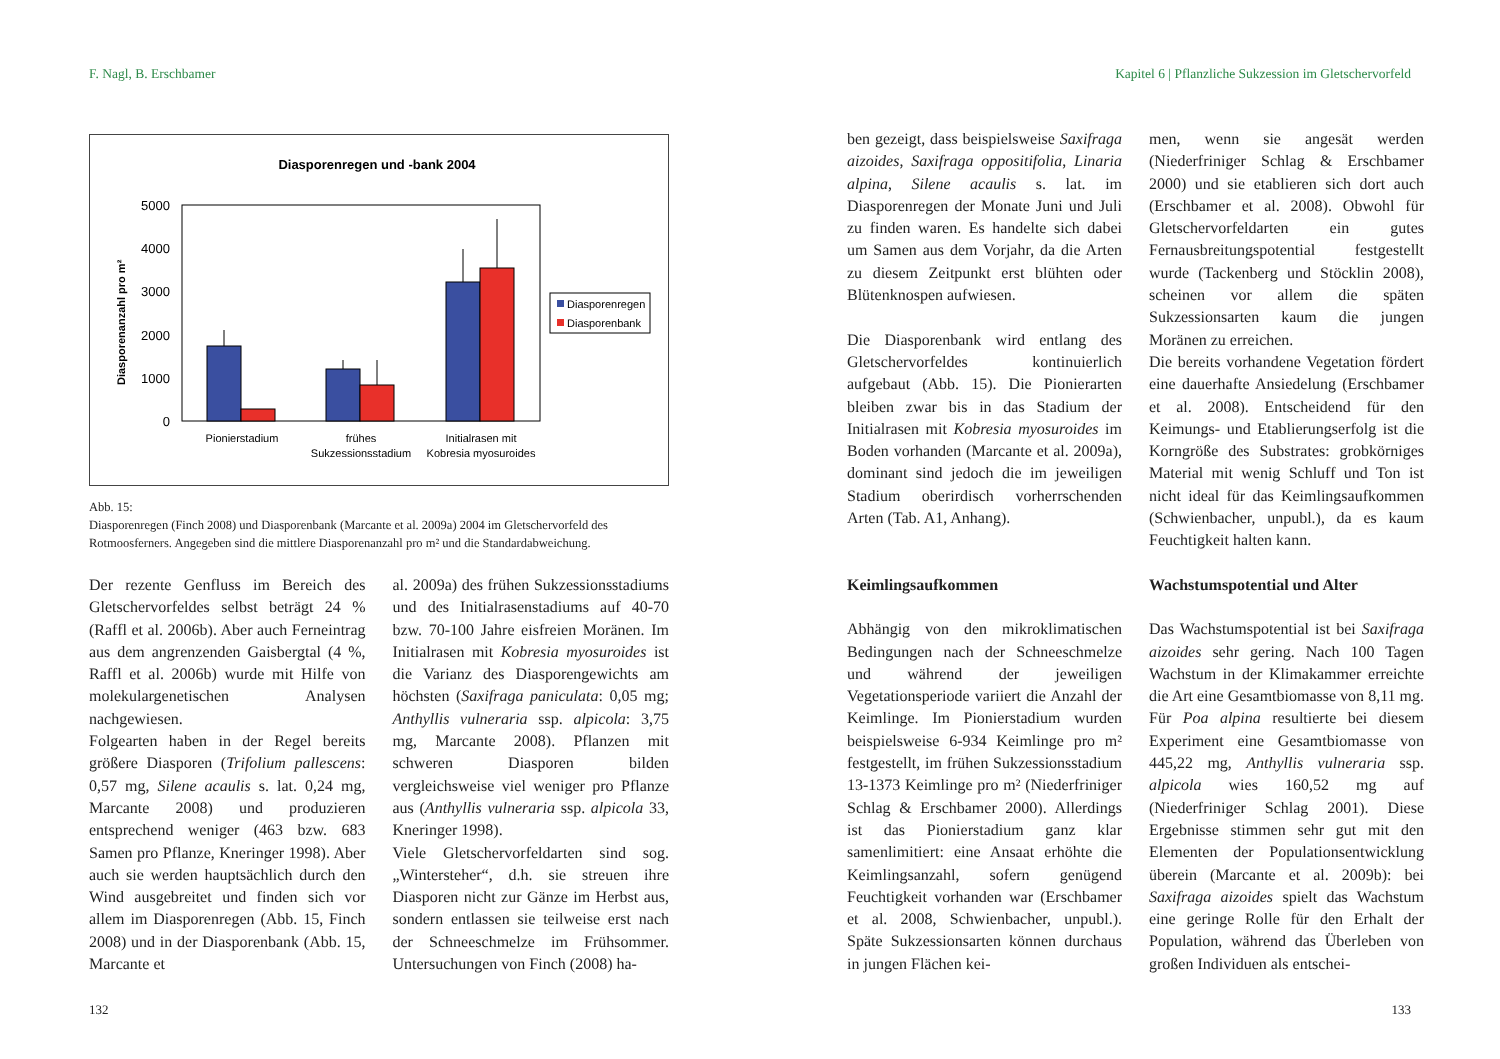F. Nagl, B. Erschbamer
Diasporenregen und -bank 2004
Diasporenanzahl pro m²
0
1000
2000
3000
4000
5000
Diasporenregen
Diasporenbank
Pionierstadium
frühes
Sukzessionsstadium
Initialrasen mit
Kobresia myosuroides
Abb. 15:
Diasporenregen (Finch 2008) und Diasporenbank (Marcante et al. 2009a) 2004 im Gletschervorfeld des Rotmoosferners. Angegeben sind die mittlere Diasporenanzahl pro m² und die Standardabweichung.
Der rezente Genfluss im Bereich des Gletschervorfeldes selbst beträgt 24 % (Raffl et al. 2006b). Aber auch Ferneintrag aus dem angrenzenden Gaisbergtal (4 %, Raffl et al. 2006b) wurde mit Hilfe von molekulargenetischen Analysen nachgewiesen.
Folgearten haben in der Regel bereits größere Diasporen (Trifolium pallescens: 0,57 mg, Silene acaulis s. lat. 0,24 mg, Marcante 2008) und produzieren entsprechend weniger (463 bzw. 683 Samen pro Pflanze, Kneringer 1998). Aber auch sie werden hauptsächlich durch den Wind ausgebreitet und finden sich vor allem im Diasporenregen (Abb. 15, Finch 2008) und in der Diasporenbank (Abb. 15, Marcante et
al. 2009a) des frühen Sukzessionsstadiums und des Initialrasenstadiums auf 40-70 bzw. 70-100 Jahre eisfreien Moränen. Im Initialrasen mit Kobresia myosuroides ist die Varianz des Diasporengewichts am höchsten (Saxifraga paniculata: 0,05 mg; Anthyllis vulneraria ssp. alpicola: 3,75 mg, Marcante 2008). Pflanzen mit schweren Diasporen bilden vergleichsweise viel weniger pro Pflanze aus (Anthyllis vulneraria ssp. alpicola 33, Kneringer 1998).
Viele Gletschervorfeldarten sind sog. „Wintersteher“, d.h. sie streuen ihre Diasporen nicht zur Gänze im Herbst aus, sondern entlassen sie teilweise erst nach der Schneeschmelze im Frühsommer. Untersuchungen von Finch (2008) ha-
132
Kapitel 6 | Pflanzliche Sukzession im Gletschervorfeld
ben gezeigt, dass beispielsweise Saxifraga aizoides, Saxifraga oppositifolia, Linaria alpina, Silene acaulis s. lat. im Diasporenregen der Monate Juni und Juli zu finden waren. Es handelte sich dabei um Samen aus dem Vorjahr, da die Arten zu diesem Zeitpunkt erst blühten oder Blütenknospen aufwiesen.
Die Diasporenbank wird entlang des Gletschervorfeldes kontinuierlich aufgebaut (Abb. 15). Die Pionierarten bleiben zwar bis in das Stadium der Initialrasen mit Kobresia myosuroides im Boden vorhanden (Marcante et al. 2009a), dominant sind jedoch die im jeweiligen Stadium oberirdisch vorherrschenden Arten (Tab. A1, Anhang).
men, wenn sie angesät werden (Niederfriniger Schlag & Erschbamer 2000) und sie etablieren sich dort auch (Erschbamer et al. 2008). Obwohl für Gletschervorfeldarten ein gutes Fernausbreitungspotential festgestellt wurde (Tackenberg und Stöcklin 2008), scheinen vor allem die späten Sukzessionsarten kaum die jungen Moränen zu erreichen.
Die bereits vorhandene Vegetation fördert eine dauerhafte Ansiedelung (Erschbamer et al. 2008). Entscheidend für den Keimungs- und Etablierungserfolg ist die Korngröße des Substrates: grobkörniges Material mit wenig Schluff und Ton ist nicht ideal für das Keimlingsaufkommen (Schwienbacher, unpubl.), da es kaum Feuchtigkeit halten kann.
Keimlingsaufkommen
Abhängig von den mikroklimatischen Bedingungen nach der Schneeschmelze und während der jeweiligen Vegetationsperiode variiert die Anzahl der Keimlinge. Im Pionierstadium wurden beispielsweise 6-934 Keimlinge pro m² festgestellt, im frühen Sukzessionsstadium 13-1373 Keimlinge pro m² (Niederfriniger Schlag & Erschbamer 2000). Allerdings ist das Pionierstadium ganz klar samenlimitiert: eine Ansaat erhöhte die Keimlingsanzahl, sofern genügend Feuchtigkeit vorhanden war (Erschbamer et al. 2008, Schwienbacher, unpubl.). Späte Sukzessionsarten können durchaus in jungen Flächen kei-
Wachstumspotential und Alter
Das Wachstumspotential ist bei Saxifraga aizoides sehr gering. Nach 100 Tagen Wachstum in der Klimakammer erreichte die Art eine Gesamtbiomasse von 8,11 mg. Für Poa alpina resultierte bei diesem Experiment eine Gesamtbiomasse von 445,22 mg, Anthyllis vulneraria ssp. alpicola wies 160,52 mg auf (Niederfriniger Schlag 2001). Diese Ergebnisse stimmen sehr gut mit den Elementen der Populationsentwicklung überein (Marcante et al. 2009b): bei Saxifraga aizoides spielt das Wachstum eine geringe Rolle für den Erhalt der Population, während das Überleben von großen Individuen als entschei-
133